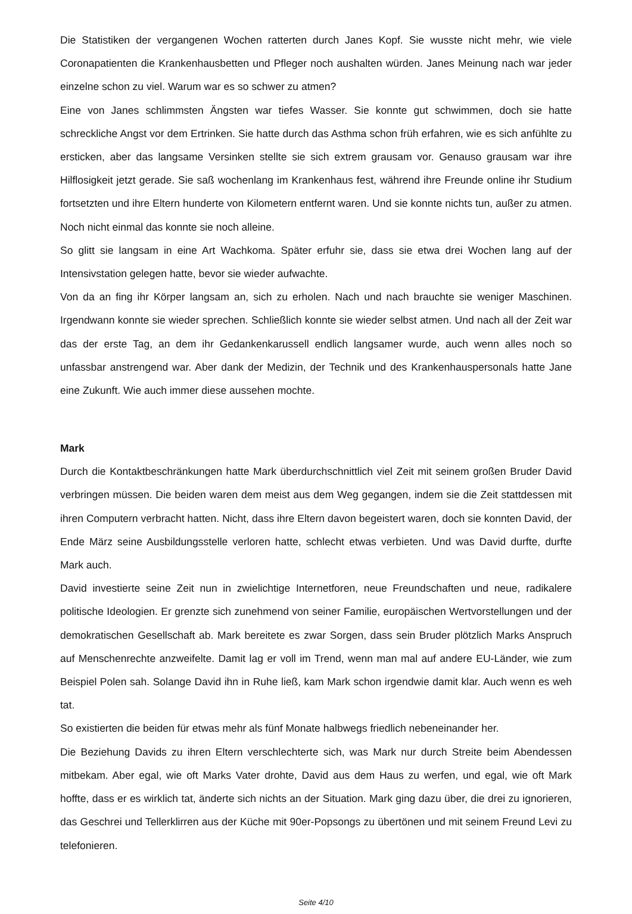Die Statistiken der vergangenen Wochen ratterten durch Janes Kopf. Sie wusste nicht mehr, wie viele Coronapatienten die Krankenhausbetten und Pfleger noch aushalten würden. Janes Meinung nach war jeder einzelne schon zu viel. Warum war es so schwer zu atmen?
Eine von Janes schlimmsten Ängsten war tiefes Wasser. Sie konnte gut schwimmen, doch sie hatte schreckliche Angst vor dem Ertrinken. Sie hatte durch das Asthma schon früh erfahren, wie es sich anfühlte zu ersticken, aber das langsame Versinken stellte sie sich extrem grausam vor. Genauso grausam war ihre Hilflosigkeit jetzt gerade. Sie saß wochenlang im Krankenhaus fest, während ihre Freunde online ihr Studium fortsetzten und ihre Eltern hunderte von Kilometern entfernt waren. Und sie konnte nichts tun, außer zu atmen. Noch nicht einmal das konnte sie noch alleine.
So glitt sie langsam in eine Art Wachkoma. Später erfuhr sie, dass sie etwa drei Wochen lang auf der Intensivstation gelegen hatte, bevor sie wieder aufwachte.
Von da an fing ihr Körper langsam an, sich zu erholen. Nach und nach brauchte sie weniger Maschinen. Irgendwann konnte sie wieder sprechen. Schließlich konnte sie wieder selbst atmen. Und nach all der Zeit war das der erste Tag, an dem ihr Gedankenkarussell endlich langsamer wurde, auch wenn alles noch so unfassbar anstrengend war. Aber dank der Medizin, der Technik und des Krankenhauspersonals hatte Jane eine Zukunft. Wie auch immer diese aussehen mochte.
Mark
Durch die Kontaktbeschränkungen hatte Mark überdurchschnittlich viel Zeit mit seinem großen Bruder David verbringen müssen. Die beiden waren dem meist aus dem Weg gegangen, indem sie die Zeit stattdessen mit ihren Computern verbracht hatten. Nicht, dass ihre Eltern davon begeistert waren, doch sie konnten David, der Ende März seine Ausbildungsstelle verloren hatte, schlecht etwas verbieten. Und was David durfte, durfte Mark auch.
David investierte seine Zeit nun in zwielichtige Internetforen, neue Freundschaften und neue, radikalere politische Ideologien. Er grenzte sich zunehmend von seiner Familie, europäischen Wertvorstellungen und der demokratischen Gesellschaft ab. Mark bereitete es zwar Sorgen, dass sein Bruder plötzlich Marks Anspruch auf Menschenrechte anzweifelte. Damit lag er voll im Trend, wenn man mal auf andere EU-Länder, wie zum Beispiel Polen sah. Solange David ihn in Ruhe ließ, kam Mark schon irgendwie damit klar. Auch wenn es weh tat.
So existierten die beiden für etwas mehr als fünf Monate halbwegs friedlich nebeneinander her.
Die Beziehung Davids zu ihren Eltern verschlechterte sich, was Mark nur durch Streite beim Abendessen mitbekam. Aber egal, wie oft Marks Vater drohte, David aus dem Haus zu werfen, und egal, wie oft Mark hoffte, dass er es wirklich tat, änderte sich nichts an der Situation. Mark ging dazu über, die drei zu ignorieren, das Geschrei und Tellerklirren aus der Küche mit 90er-Popsongs zu übertönen und mit seinem Freund Levi zu telefonieren.
Seite 4/10